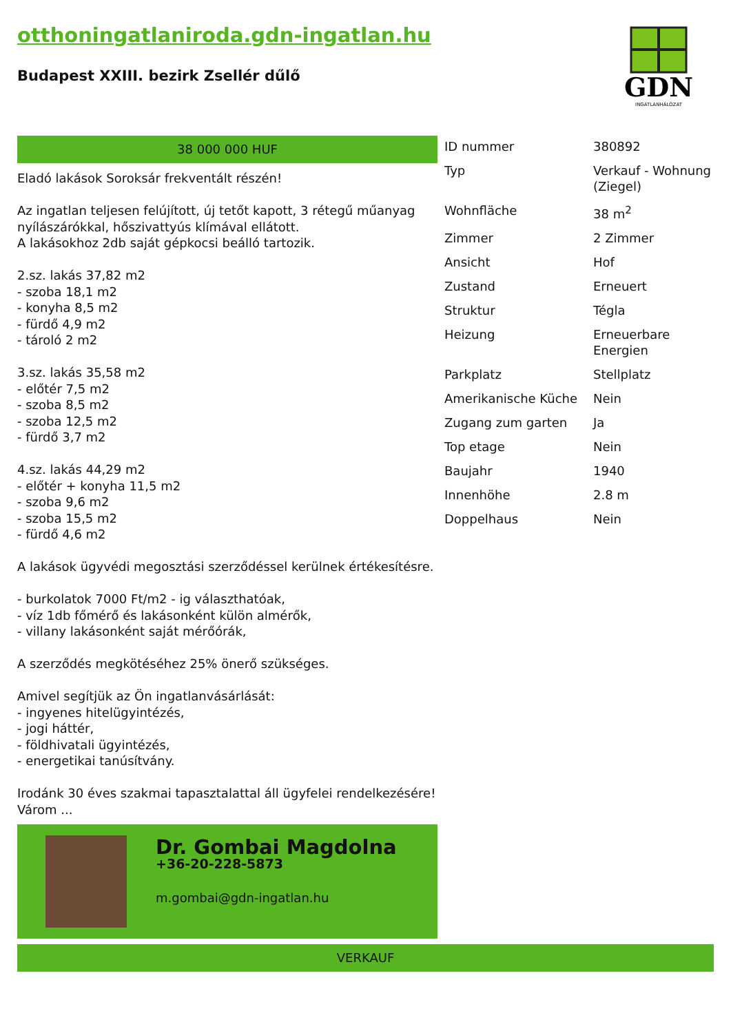otthoningatlaniroda.gdn-ingatlan.hu
Budapest XXIII. bezirk Zsellér dűlő
GDN
INGATLANHÁLÓZAT
38 000 000 HUF
Eladó lakások Soroksár frekventált részén!
Az ingatlan teljesen felújított, új tetőt kapott, 3 rétegű műanyag nyílászárókkal, hőszivattyús klímával ellátott.
A lakásokhoz 2db saját gépkocsi beálló tartozik.
2.sz. lakás 37,82 m2
- szoba 18,1 m2
- konyha 8,5 m2
- fürdő 4,9 m2
- tároló 2 m2
3.sz. lakás 35,58 m2
- előtér 7,5 m2
- szoba 8,5 m2
- szoba 12,5 m2
- fürdő 3,7 m2
4.sz. lakás 44,29 m2
- előtér + konyha 11,5 m2
- szoba 9,6 m2
- szoba 15,5 m2
- fürdő 4,6 m2
A lakások ügyvédi megosztási szerződéssel kerülnek értékesítésre.
- burkolatok 7000 Ft/m2 - ig választhatóak,
- víz 1db főmérő és lakásonként külön almérők,
- villany lakásonként saját mérőórák,
A szerződés megkötéséhez 25% önerő szükséges.
Amivel segítjük az Ön ingatlanvásárlását:
- ingyenes hitelügyintézés,
- jogi háttér,
- földhivatali ügyintézés,
- energetikai tanúsítvány.
Irodánk 30 éves szakmai tapasztalattal áll ügyfelei rendelkezésére!
Várom ...
Dr. Gombai Magdolna
+36-20-228-5873
m.gombai@gdn-ingatlan.hu
| ID nummer | 380892 |
| Typ | Verkauf - Wohnung (Ziegel) |
| Wohnfläche | 38 m<sup>2</sup> |
| Zimmer | 2 Zimmer |
| Ansicht | Hof |
| Zustand | Erneuert |
| Struktur | Tégla |
| Heizung | Erneuerbare Energien |
| Parkplatz | Stellplatz |
| Amerikanische Küche | Nein |
| Zugang zum garten | Ja |
| Top etage | Nein |
| Baujahr | 1940 |
| Innenhöhe | 2.8 m |
| Doppelhaus | Nein |
VERKAUF